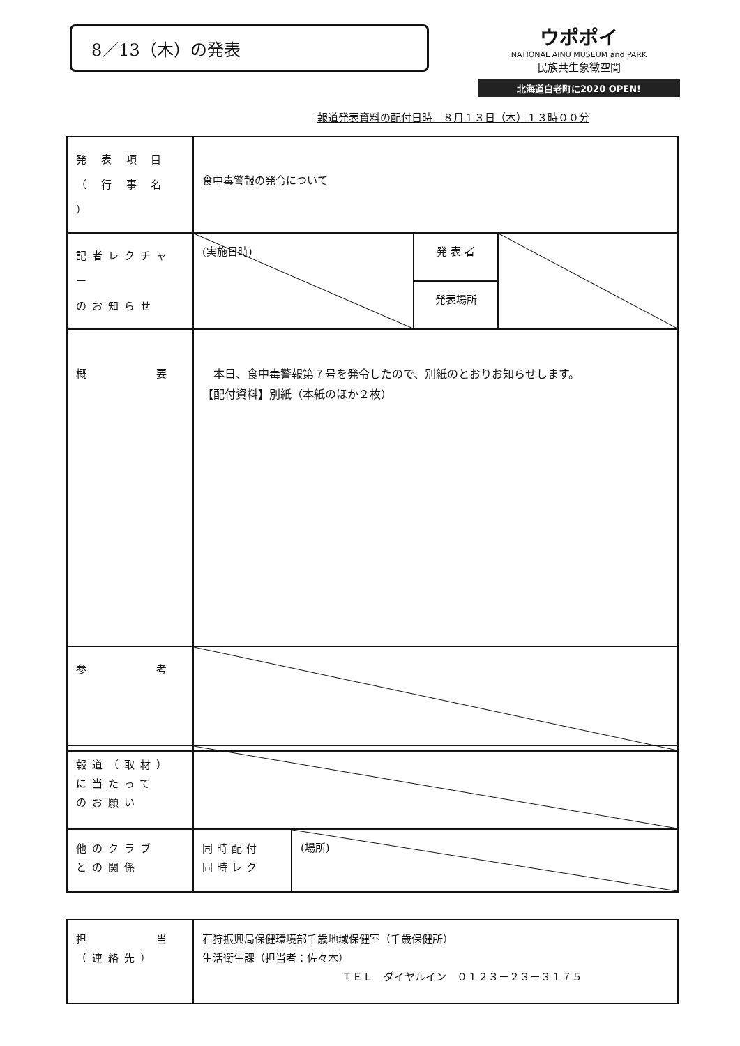8／13（木）の発表
ウポポイ
NATIONAL AINU MUSEUM and PARK
民族共生象徴空間
北海道白老町に2020 OPEN!
報道発表資料の配付日時　８月１３日（木）１３時００分
| 発 表 項 目 （ 行 事 名 ） | 食中毒警報の発令について | | |
| 記者レクチャー のお知らせ | (実施日時) | 発 表 者 | |
| | | 発表場所 | |
| 概 要 | 本日、食中毒警報第７号を発令したので、別紙のとおりお知らせします。 【配付資料】別紙（本紙のほか２枚） | | |
| 参 考 | | | |
| 報道（取材） に当たって のお願い | | |
| 他のクラブ との関係 | 同時配付 同時レク | (場所) |
| 担 当 （連絡先） | 石狩振興局保健環境部千歳地域保健室（千歳保健所） 生活衛生課（担当者：佐々木） ＴＥＬ ダイヤルイン ０１２３－２３－３１７５ |